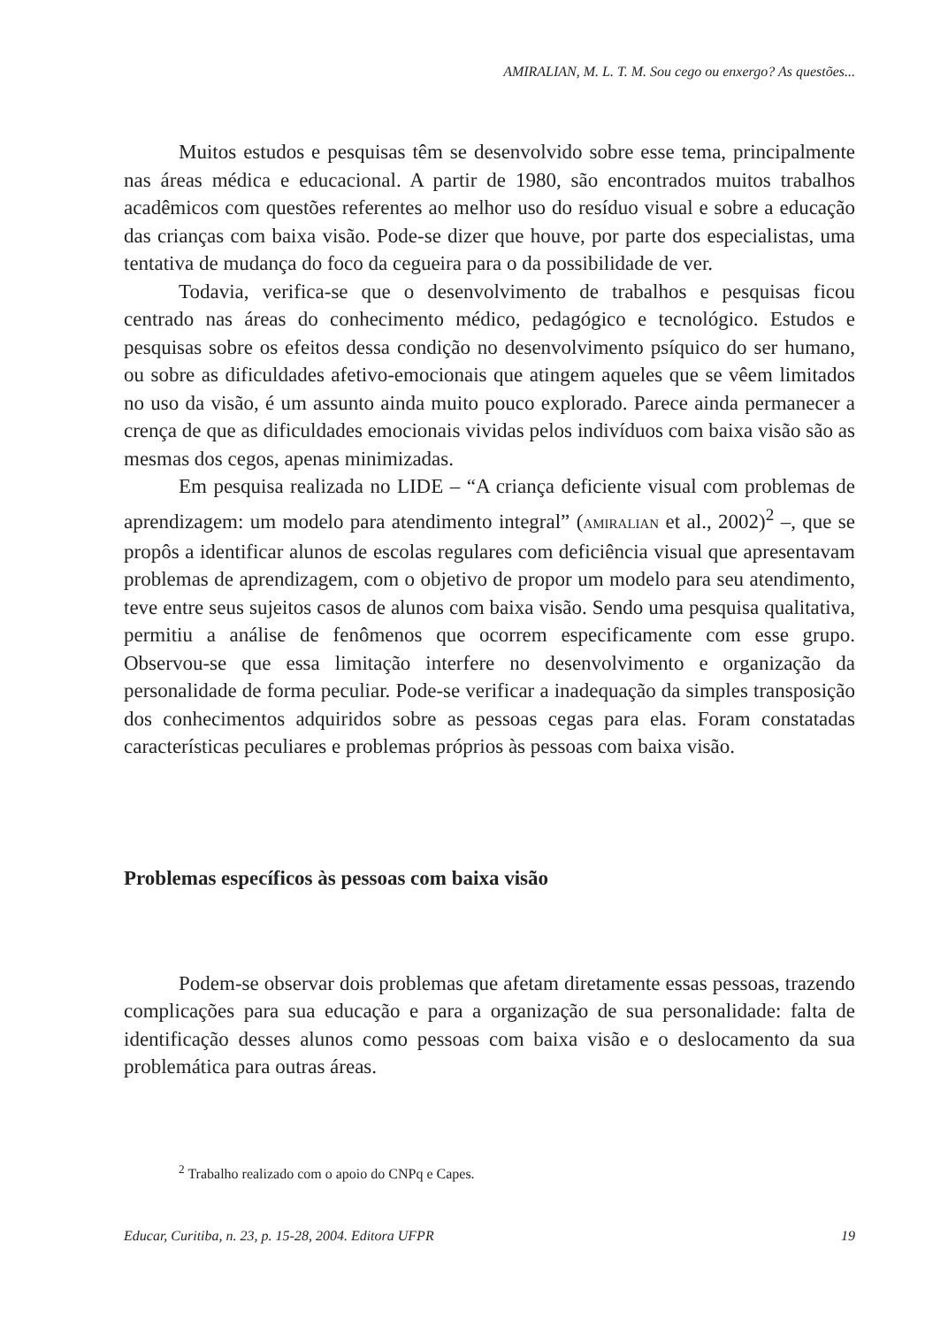AMIRALIAN, M. L. T. M. Sou cego ou enxergo? As questões...
Muitos estudos e pesquisas têm se desenvolvido sobre esse tema, principalmente nas áreas médica e educacional. A partir de 1980, são encontrados muitos trabalhos acadêmicos com questões referentes ao melhor uso do resíduo visual e sobre a educação das crianças com baixa visão. Pode-se dizer que houve, por parte dos especialistas, uma tentativa de mudança do foco da cegueira para o da possibilidade de ver.
Todavia, verifica-se que o desenvolvimento de trabalhos e pesquisas ficou centrado nas áreas do conhecimento médico, pedagógico e tecnológico. Estudos e pesquisas sobre os efeitos dessa condição no desenvolvimento psíquico do ser humano, ou sobre as dificuldades afetivo-emocionais que atingem aqueles que se vêem limitados no uso da visão, é um assunto ainda muito pouco explorado. Parece ainda permanecer a crença de que as dificuldades emocionais vividas pelos indivíduos com baixa visão são as mesmas dos cegos, apenas minimizadas.
Em pesquisa realizada no LIDE – “A criança deficiente visual com problemas de aprendizagem: um modelo para atendimento integral” (AMIRALIAN et al., 2002)<sup>2</sup> –, que se propôs a identificar alunos de escolas regulares com deficiência visual que apresentavam problemas de aprendizagem, com o objetivo de propor um modelo para seu atendimento, teve entre seus sujeitos casos de alunos com baixa visão. Sendo uma pesquisa qualitativa, permitiu a análise de fenômenos que ocorrem especificamente com esse grupo. Observou-se que essa limitação interfere no desenvolvimento e organização da personalidade de forma peculiar. Pode-se verificar a inadequação da simples transposição dos conhecimentos adquiridos sobre as pessoas cegas para elas. Foram constatadas características peculiares e problemas próprios às pessoas com baixa visão.
Problemas específicos às pessoas com baixa visão
Podem-se observar dois problemas que afetam diretamente essas pessoas, trazendo complicações para sua educação e para a organização de sua personalidade: falta de identificação desses alunos como pessoas com baixa visão e o deslocamento da sua problemática para outras áreas.
<sup>2</sup> Trabalho realizado com o apoio do CNPq e Capes.
Educar, Curitiba, n. 23, p. 15-28, 2004. Editora UFPR 19